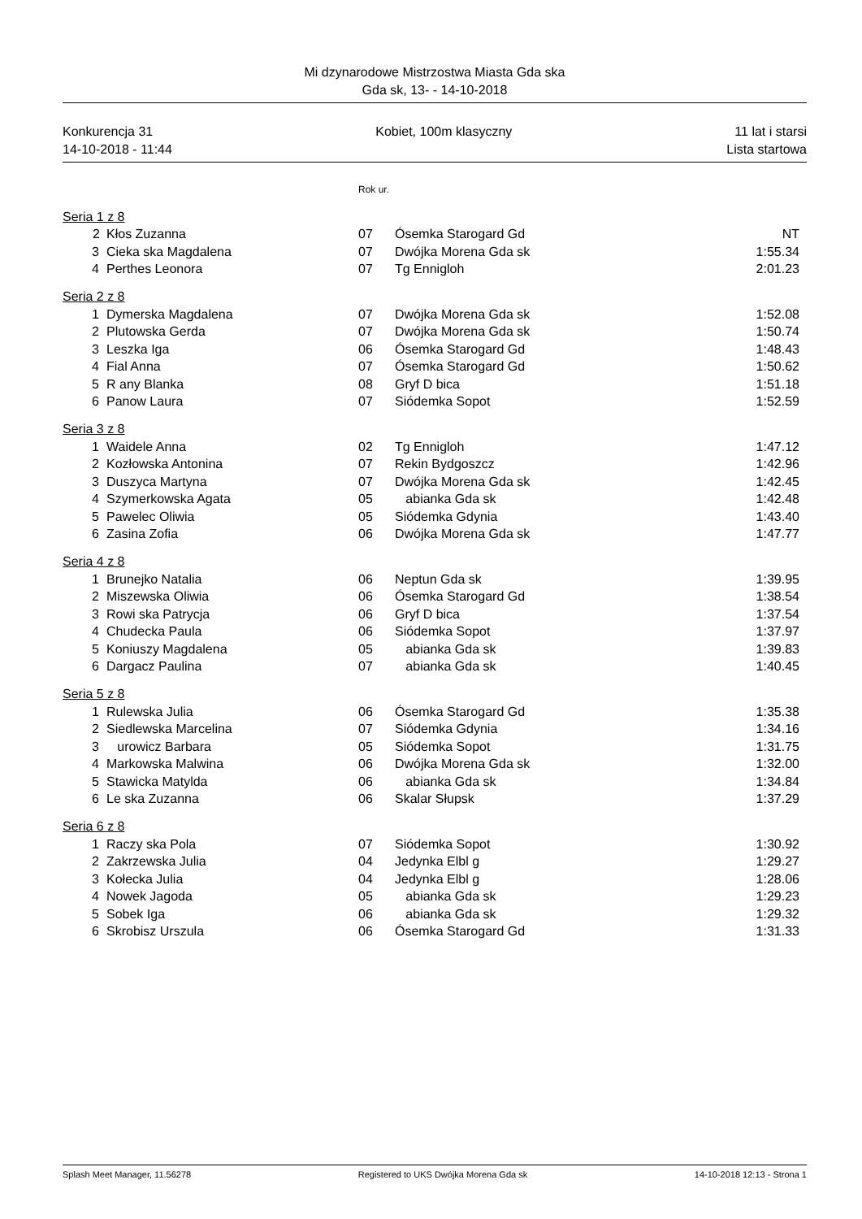Mi dzynarodowe Mistrzostwa Miasta Gda ska
Gda sk, 13- - 14-10-2018
Konkurencja 31 Kobiet, 100m klasyczny 11 lat i starsi
14-10-2018 - 11:44 Lista startowa
| | | | Rok ur. | | |
| Seria 1 z 8 | | | | | |
| | 2 | Kłos Zuzanna | 07 | Ósemka Starogard Gd | NT |
| | 3 | Cieka ska Magdalena | 07 | Dwójka Morena Gda sk | 1:55.34 |
| | 4 | Perthes Leonora | 07 | Tg Ennigloh | 2:01.23 |
| Seria 2 z 8 | | | | | |
| | 1 | Dymerska Magdalena | 07 | Dwójka Morena Gda sk | 1:52.08 |
| | 2 | Plutowska Gerda | 07 | Dwójka Morena Gda sk | 1:50.74 |
| | 3 | Leszka Iga | 06 | Ósemka Starogard Gd | 1:48.43 |
| | 4 | Fial Anna | 07 | Ósemka Starogard Gd | 1:50.62 |
| | 5 | R any Blanka | 08 | Gryf D bica | 1:51.18 |
| | 6 | Panow Laura | 07 | Siódemka Sopot | 1:52.59 |
| Seria 3 z 8 | | | | | |
| | 1 | Waidele Anna | 02 | Tg Ennigloh | 1:47.12 |
| | 2 | Kozłowska Antonina | 07 | Rekin Bydgoszcz | 1:42.96 |
| | 3 | Duszyca Martyna | 07 | Dwójka Morena Gda sk | 1:42.45 |
| | 4 | Szymerkowska Agata | 05 | abianka Gda sk | 1:42.48 |
| | 5 | Pawelec Oliwia | 05 | Siódemka Gdynia | 1:43.40 |
| | 6 | Zasina Zofia | 06 | Dwójka Morena Gda sk | 1:47.77 |
| Seria 4 z 8 | | | | | |
| | 1 | Brunejko Natalia | 06 | Neptun Gda sk | 1:39.95 |
| | 2 | Miszewska Oliwia | 06 | Ósemka Starogard Gd | 1:38.54 |
| | 3 | Rowi ska Patrycja | 06 | Gryf D bica | 1:37.54 |
| | 4 | Chudecka Paula | 06 | Siódemka Sopot | 1:37.97 |
| | 5 | Koniuszy Magdalena | 05 | abianka Gda sk | 1:39.83 |
| | 6 | Dargacz Paulina | 07 | abianka Gda sk | 1:40.45 |
| Seria 5 z 8 | | | | | |
| | 1 | Rulewska Julia | 06 | Ósemka Starogard Gd | 1:35.38 |
| | 2 | Siedlewska Marcelina | 07 | Siódemka Gdynia | 1:34.16 |
| | 3 | urowicz Barbara | 05 | Siódemka Sopot | 1:31.75 |
| | 4 | Markowska Malwina | 06 | Dwójka Morena Gda sk | 1:32.00 |
| | 5 | Stawicka Matylda | 06 | abianka Gda sk | 1:34.84 |
| | 6 | Le ska Zuzanna | 06 | Skalar Słupsk | 1:37.29 |
| Seria 6 z 8 | | | | | |
| | 1 | Raczy ska Pola | 07 | Siódemka Sopot | 1:30.92 |
| | 2 | Zakrzewska Julia | 04 | Jedynka Elbl g | 1:29.27 |
| | 3 | Kołecka Julia | 04 | Jedynka Elbl g | 1:28.06 |
| | 4 | Nowek Jagoda | 05 | abianka Gda sk | 1:29.23 |
| | 5 | Sobek Iga | 06 | abianka Gda sk | 1:29.32 |
| | 6 | Skrobisz Urszula | 06 | Ósemka Starogard Gd | 1:31.33 |
Splash Meet Manager, 11.56278 Registered to UKS Dwójka Morena Gda sk 14-10-2018 12:13 - Strona 1